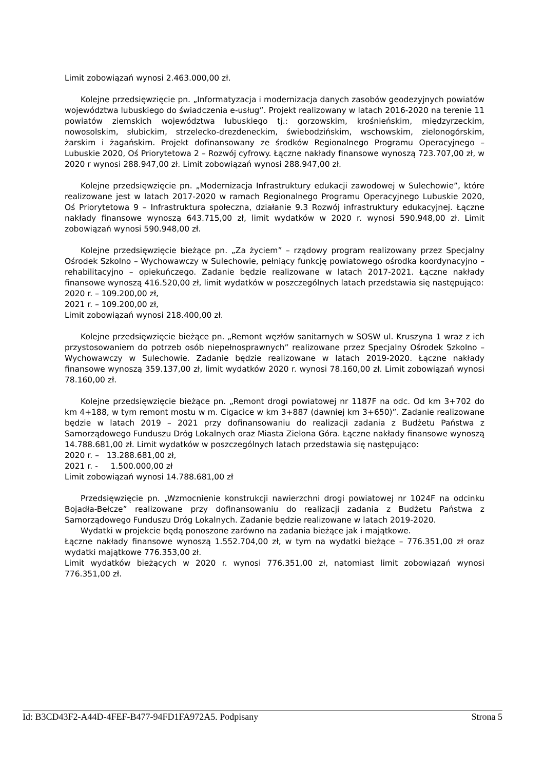Limit zobowiązań wynosi 2.463.000,00 zł.
Kolejne przedsięwzięcie pn. „Informatyzacja i modernizacja danych zasobów geodezyjnych powiatów województwa lubuskiego do świadczenia e-usług”. Projekt realizowany w latach 2016-2020 na terenie 11 powiatów ziemskich województwa lubuskiego tj.: gorzowskim, krośnieńskim, międzyrzeckim, nowosolskim, słubickim, strzelecko-drezdeneckim, świebodzińskim, wschowskim, zielonogórskim, żarskim i żagańskim. Projekt dofinansowany ze środków Regionalnego Programu Operacyjnego – Lubuskie 2020, Oś Priorytetowa 2 – Rozwój cyfrowy. Łączne nakłady finansowe wynoszą 723.707,00 zł, w 2020 r wynosi 288.947,00 zł. Limit zobowiązań wynosi 288.947,00 zł.
Kolejne przedsięwzięcie pn. „Modernizacja Infrastruktury edukacji zawodowej w Sulechowie”, które realizowane jest w latach 2017-2020 w ramach Regionalnego Programu Operacyjnego Lubuskie 2020, Oś Priorytetowa 9 – Infrastruktura społeczna, działanie 9.3 Rozwój infrastruktury edukacyjnej. Łączne nakłady finansowe wynoszą 643.715,00 zł, limit wydatków w 2020 r. wynosi 590.948,00 zł. Limit zobowiązań wynosi 590.948,00 zł.
Kolejne przedsięwzięcie bieżące pn. „Za życiem” – rządowy program realizowany przez Specjalny Ośrodek Szkolno – Wychowawczy w Sulechowie, pełniący funkcję powiatowego ośrodka koordynacyjno – rehabilitacyjno – opiekuńczego. Zadanie będzie realizowane w latach 2017-2021. Łączne nakłady finansowe wynoszą 416.520,00 zł, limit wydatków w poszczególnych latach przedstawia się następująco:
2020 r. – 109.200,00 zł,
2021 r. – 109.200,00 zł,
Limit zobowiązań wynosi 218.400,00 zł.
Kolejne przedsięwzięcie bieżące pn. „Remont węzłów sanitarnych w SOSW ul. Kruszyna 1 wraz z ich przystosowaniem do potrzeb osób niepełnosprawnych” realizowane przez Specjalny Ośrodek Szkolno – Wychowawczy w Sulechowie. Zadanie będzie realizowane w latach 2019-2020. Łączne nakłady finansowe wynoszą 359.137,00 zł, limit wydatków 2020 r. wynosi 78.160,00 zł. Limit zobowiązań wynosi 78.160,00 zł.
Kolejne przedsięwzięcie bieżące pn. „Remont drogi powiatowej nr 1187F na odc. Od km 3+702 do km 4+188, w tym remont mostu w m. Cigacice w km 3+887 (dawniej km 3+650)”. Zadanie realizowane będzie w latach 2019 – 2021 przy dofinansowaniu do realizacji zadania z Budżetu Państwa z Samorządowego Funduszu Dróg Lokalnych oraz Miasta Zielona Góra. Łączne nakłady finansowe wynoszą 14.788.681,00 zł. Limit wydatków w poszczególnych latach przedstawia się następująco:
2020 r. – 13.288.681,00 zł,
2021 r. - 1.500.000,00 zł
Limit zobowiązań wynosi 14.788.681,00 zł
Przedsięwzięcie pn. „Wzmocnienie konstrukcji nawierzchni drogi powiatowej nr 1024F na odcinku Bojadła-Bełcze” realizowane przy dofinansowaniu do realizacji zadania z Budżetu Państwa z Samorządowego Funduszu Dróg Lokalnych. Zadanie będzie realizowane w latach 2019-2020.
Wydatki w projekcie będą ponoszone zarówno na zadania bieżące jak i majątkowe.
Łączne nakłady finansowe wynoszą 1.552.704,00 zł, w tym na wydatki bieżące – 776.351,00 zł oraz wydatki majątkowe 776.353,00 zł.
Limit wydatków bieżących w 2020 r. wynosi 776.351,00 zł, natomiast limit zobowiązań wynosi 776.351,00 zł.
Id: B3CD43F2-A44D-4FEF-B477-94FD1FA972A5. Podpisany Strona 5